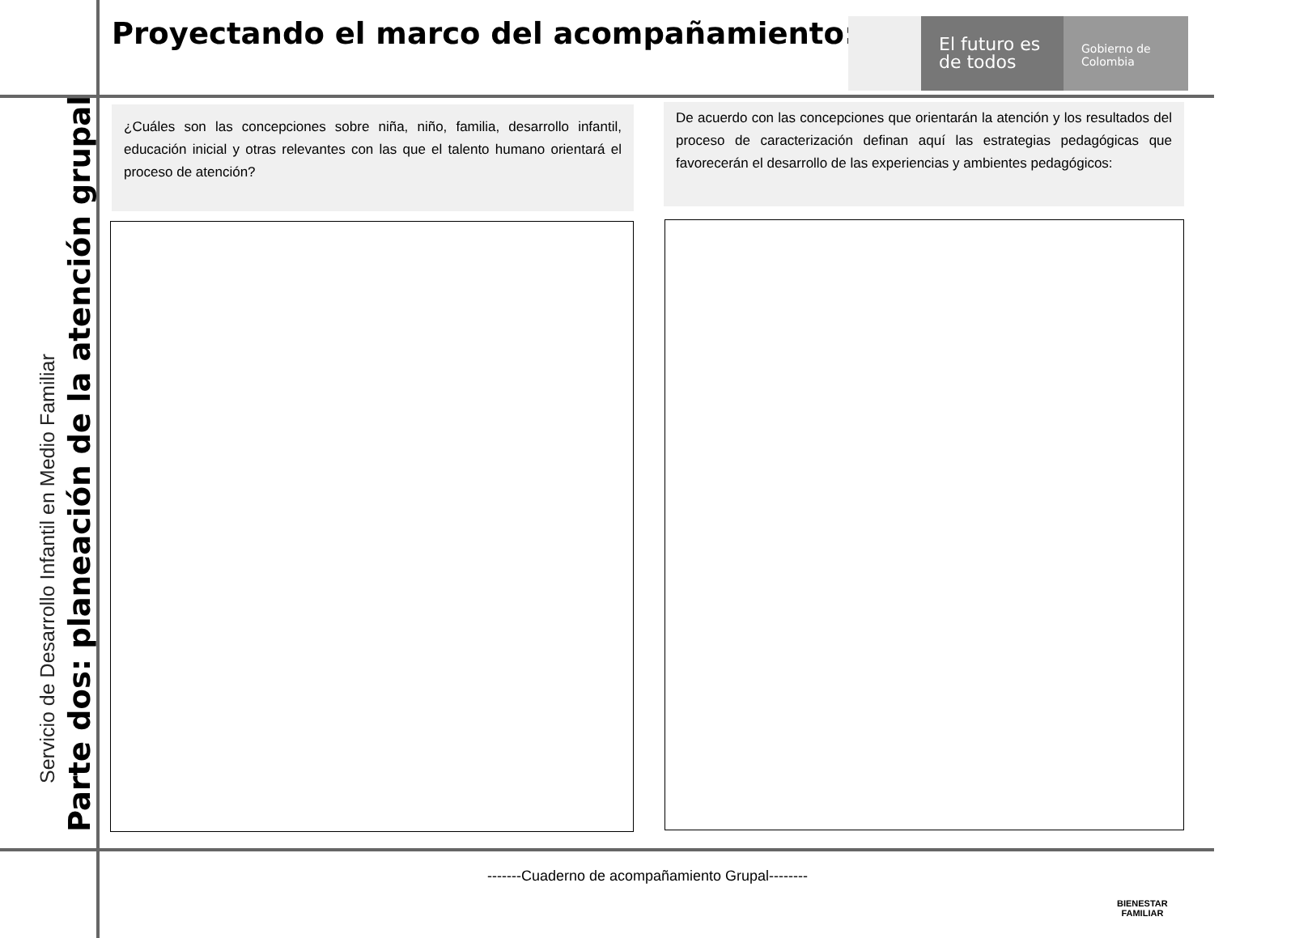Proyectando el marco del acompañamiento:
El futuro es de todos
Gobierno de Colombia
Servicio de Desarrollo Infantil en Medio Familiar
Parte dos: planeación de la atención grupal
¿Cuáles son las concepciones sobre niña, niño, familia, desarrollo infantil, educación inicial y otras relevantes con las que el talento humano orientará el proceso de atención?
De acuerdo con las concepciones que orientarán la atención y los resultados del proceso de caracterización definan aquí las estrategias pedagógicas que favorecerán el desarrollo de las experiencias y ambientes pedagógicos:
-------Cuaderno de acompañamiento Grupal--------
BIENESTAR
FAMILIAR